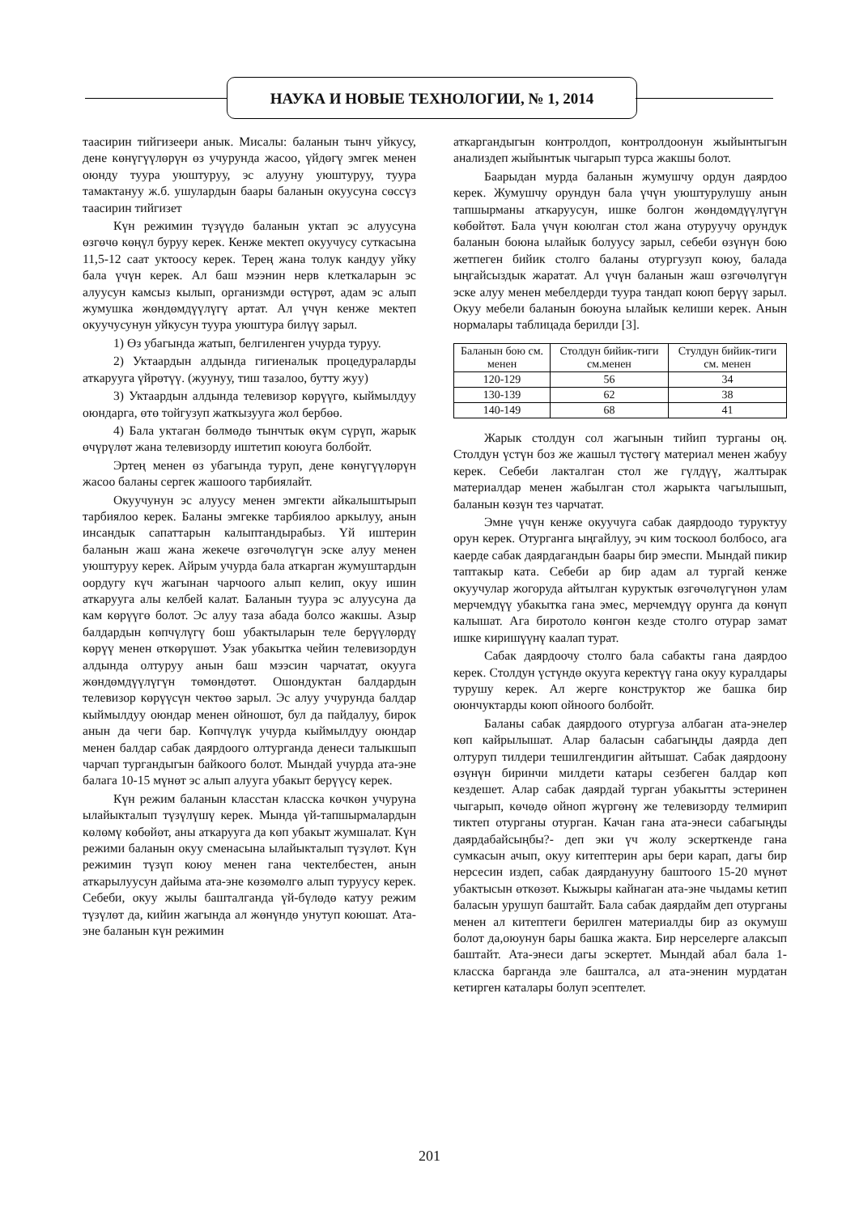НАУКА И НОВЫЕ ТЕХНОЛОГИИ, № 1, 2014
таасирин тийгизеери анык. Мисалы: баланын тынч уйкусу, дене көнүгүүлөрүн өз учурунда жасоо, үйдөгү эмгек менен оюнду туура уюштуруу, эс алууну уюштуруу, туура тамактануу ж.б. ушулардын баары баланын окуусуна сөссүз таасирин тийгизет
Күн режимин түзүүдө баланын уктап эс алуусуна өзгөчө көңүл буруу керек. Кенже мектеп окуучусу суткасына 11,5-12 саат уктоосу керек. Терең жана толук кандуу уйку бала үчүн керек. Ал баш мээнин нерв клеткаларын эс алуусун камсыз кылып, организмди өстүрөт, адам эс алып жумушка жөндөмдүүлүгү артат. Ал үчүн кенже мектеп окуучусунун уйкусун туура уюштура билүү зарыл.
1) Өз убагында жатып, белгиленген учурда туруу.
2) Уктаардын алдында гигиеналык процедураларды аткарууга үйрөтүү. (жуунуу, тиш тазалоо, бутту жуу)
3) Уктаардын алдында телевизор көрүүгө, кыймылдуу оюндарга, өтө тойгузуп жаткызууга жол бербөө.
4) Бала уктаган бөлмөдө тынчтык өкүм сүрүп, жарык өчүрүлөт жана телевизорду иштетип коюуга болбойт.
Эртең менен өз убагында туруп, дене көнүгүүлөрүн жасоо баланы сергек жашоого тарбиялайт.
Окуучунун эс алуусу менен эмгекти айкалыштырып тарбиялоо керек. Баланы эмгекке тарбиялоо аркылуу, анын инсандык сапаттарын калыптандырабыз. Үй иштерин баланын жаш жана жекече өзгөчөлүгүн эске алуу менен уюштуруу керек. Айрым учурда бала аткарган жумуштардын оордугу күч жагынан чарчоого алып келип, окуу ишин аткарууга алы келбей калат. Баланын туура эс алуусуна да кам көрүүгө болот. Эс алуу таза абада болсо жакшы. Азыр балдардын көпчүлүгү бош убактыларын теле берүүлөрдү көрүү менен өткөрүшөт. Узак убакытка чейин телевизордун алдында олтуруу анын баш мээсин чарчатат, окууга жөндөмдүүлүгүн төмөндөтөт. Ошондуктан балдардын телевизор көрүүсүн чектөө зарыл. Эс алуу учурунда балдар кыймылдуу оюндар менен ойношот, бул да пайдалуу, бирок анын да чеги бар. Көпчүлүк учурда кыймылдуу оюндар менен балдар сабак даярдоого олтурганда денеси талыкшып чарчап тургандыгын байкоого болот. Мындай учурда ата-эне балага 10-15 мүнөт эс алып алууга убакыт берүүсү керек.
Күн режим баланын класстан класска көчкөн учуруна ылайыкталып түзүлүшү керек. Мында үй-тапшырмалардын көлөмү көбөйөт, аны аткарууга да көп убакыт жумшалат. Күн режими баланын окуу сменасына ылайыкталып түзүлөт. Күн режимин түзүп коюу менен гана чектелбестен, анын аткарылуусун дайыма ата-эне көзөмөлгө алып туруусу керек. Себеби, окуу жылы башталганда үй-бүлөдө катуу режим түзүлөт да, кийин жагында ал жөнүндө унутуп коюшат. Ата-эне баланын күн режимин
аткаргандыгын контролдоп, контролдоонун жыйынтыгын анализдеп жыйынтык чыгарып турса жакшы болот.
Баарыдан мурда баланын жумушчу ордун даярдоо керек. Жумушчу орундун бала үчүн уюштурулушу анын тапшырманы аткаруусун, ишке болгон жөндөмдүүлүгүн көбөйтөт. Бала үчүн коюлган стол жана отуруучу орундук баланын боюна ылайык болуусу зарыл, себеби өзүнүн бою жетпеген бийик столго баланы отургузуп коюу, балада ыңгайсыздык жаратат. Ал үчүн баланын жаш өзгөчөлүгүн эске алуу менен мебелдерди туура тандап коюп берүү зарыл. Окуу мебели баланын боюуна ылайык келиши керек. Анын нормалары таблицада берилди [3].
| Баланын бою см. менен | Столдун бийик-тиги см.менен | Стулдун бийик-тиги см. менен |
| 120-129 | 56 | 34 |
| 130-139 | 62 | 38 |
| 140-149 | 68 | 41 |
Жарык столдун сол жагынын тийип турганы оң. Столдун үстүн боз же жашыл түстөгү материал менен жабуу керек. Себеби лакталган стол же гүлдүү, жалтырак материалдар менен жабылган стол жарыкта чагылышып, баланын көзүн тез чарчатат.
Эмне үчүн кенже окуучуга сабак даярдоодо туруктуу орун керек. Отурганга ыңгайлуу, эч ким тоскоол болбосо, ага каерде сабак даярдагандын баары бир эмеспи. Мындай пикир таптакыр ката. Себеби ар бир адам ал тургай кенже окуучулар жогоруда айтылган куруктык өзгөчөлүгүнөн улам мерчемдүү убакытка гана эмес, мерчемдүү орунга да көнүп калышат. Ага биротоло көнгөн кезде столго отурар замат ишке киришүүнү каалап турат.
Сабак даярдоочу столго бала сабакты гана даярдоо керек. Столдун үстүндө окууга керектүү гана окуу куралдары турушу керек. Ал жерге конструктор же башка бир оюнчуктарды коюп ойноого болбойт.
Баланы сабак даярдоого отургуза албаган ата-энелер көп кайрылышат. Алар баласын сабагыңды даярда деп олтуруп тилдери тешилгендигин айтышат. Сабак даярдоону өзүнүн биринчи милдети катары сезбеген балдар көп кездешет. Алар сабак даярдай турган убакытты эстеринен чыгарып, көчөдө ойноп жүргөнү же телевизорду телмирип тиктеп отурганы отурган. Качан гана ата-энеси сабагыңды даярдабайсыңбы?- деп эки үч жолу эскерткенде гана сумкасын ачып, окуу китептерин ары бери карап, дагы бир нерсесин издеп, сабак даярданууну баштоого 15-20 мүнөт убактысын өткөзөт. Кыжыры кайнаган ата-эне чыдамы кетип баласын урушуп баштайт. Бала сабак даярдайм деп отурганы менен ал китептеги берилген материалды бир аз окумуш болот да,оюунун бары башка жакта. Бир нерселерге алаксып баштайт. Ата-энеси дагы эскертет. Мындай абал бала 1-класска барганда эле башталса, ал ата-эненин мурдатан кетирген каталары болуп эсептелет.
201